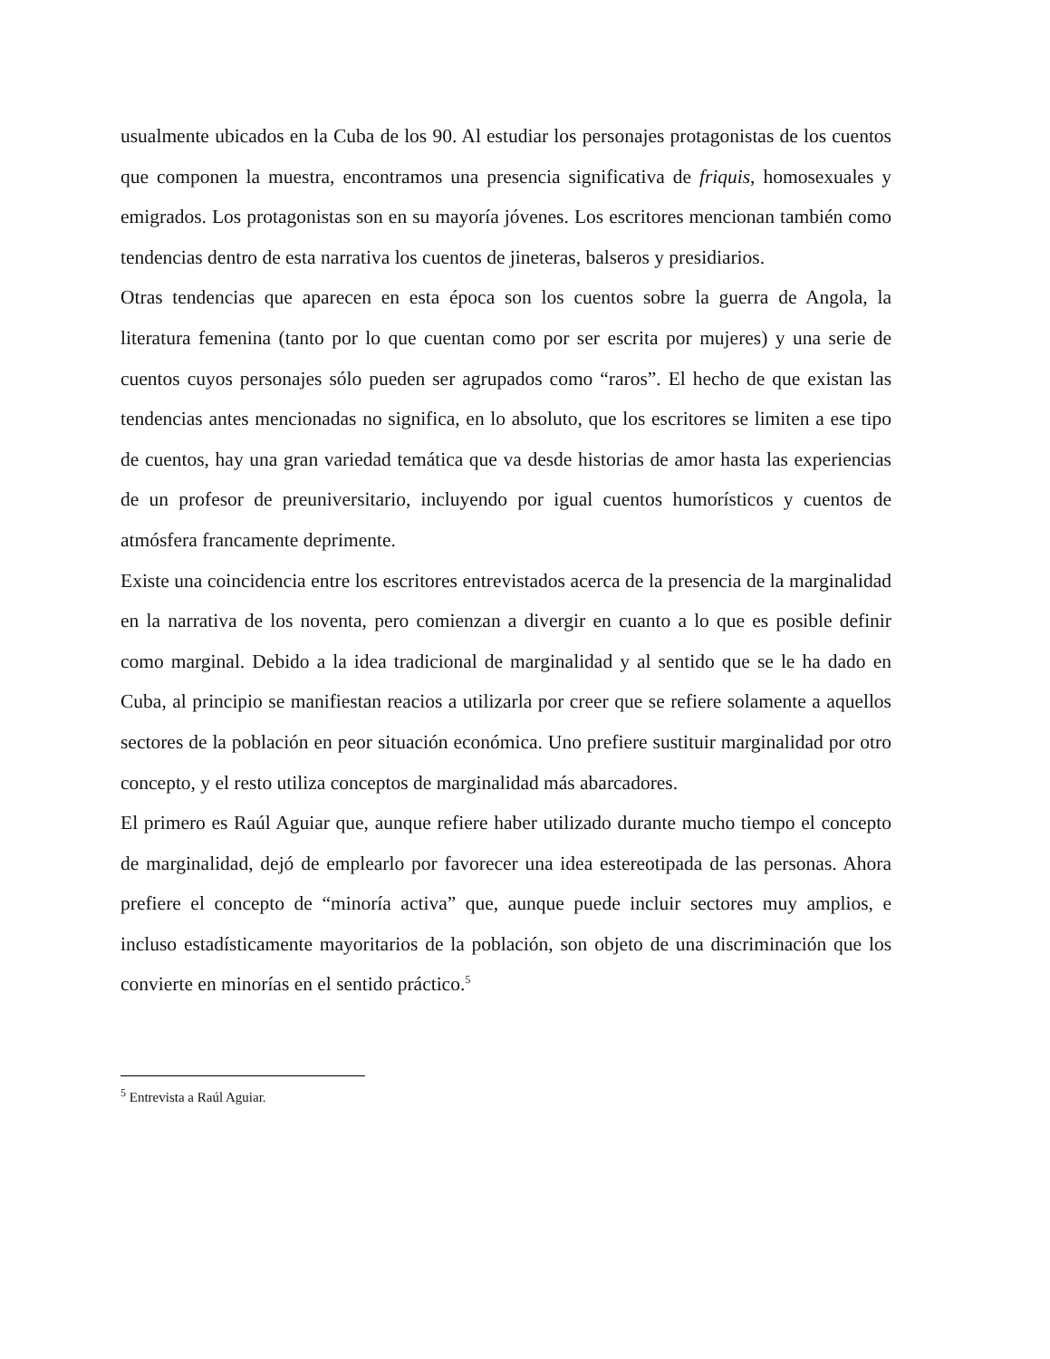usualmente ubicados en la Cuba de los 90. Al estudiar los personajes protagonistas de los cuentos que componen la muestra, encontramos una presencia significativa de friquis, homosexuales y emigrados. Los protagonistas son en su mayoría jóvenes. Los escritores mencionan también como tendencias dentro de esta narrativa los cuentos de jineteras, balseros y presidiarios.
Otras tendencias que aparecen en esta época son los cuentos sobre la guerra de Angola, la literatura femenina (tanto por lo que cuentan como por ser escrita por mujeres) y una serie de cuentos cuyos personajes sólo pueden ser agrupados como “raros”. El hecho de que existan las tendencias antes mencionadas no significa, en lo absoluto, que los escritores se limiten a ese tipo de cuentos, hay una gran variedad temática que va desde historias de amor hasta las experiencias de un profesor de preuniversitario, incluyendo por igual cuentos humorísticos y cuentos de atmósfera francamente deprimente.
Existe una coincidencia entre los escritores entrevistados acerca de la presencia de la marginalidad en la narrativa de los noventa, pero comienzan a divergir en cuanto a lo que es posible definir como marginal. Debido a la idea tradicional de marginalidad y al sentido que se le ha dado en Cuba, al principio se manifiestan reacios a utilizarla por creer que se refiere solamente a aquellos sectores de la población en peor situación económica. Uno prefiere sustituir marginalidad por otro concepto, y el resto utiliza conceptos de marginalidad más abarcadores.
El primero es Raúl Aguiar que, aunque refiere haber utilizado durante mucho tiempo el concepto de marginalidad, dejó de emplearlo por favorecer una idea estereotipada de las personas. Ahora prefiere el concepto de “minoría activa” que, aunque puede incluir sectores muy amplios, e incluso estadísticamente mayoritarios de la población, son objeto de una discriminación que los convierte en minorías en el sentido práctico.<sup>5</sup>
<sup>5</sup> Entrevista a Raúl Aguiar.